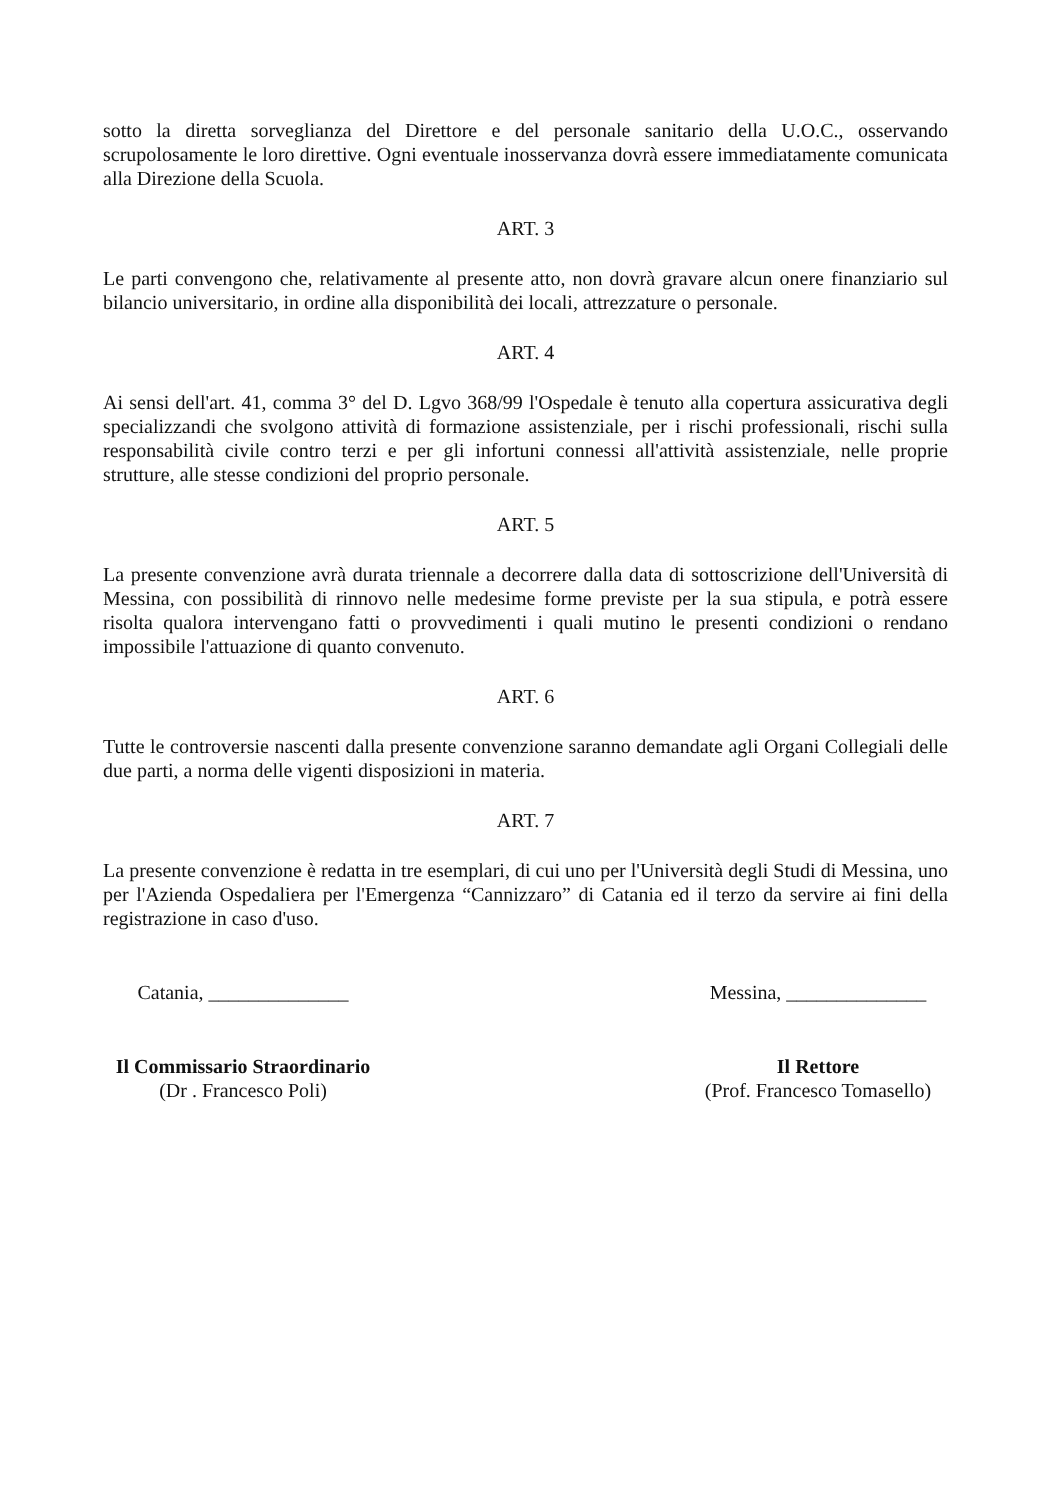sotto la diretta sorveglianza del Direttore e del personale sanitario della U.O.C., osservando scrupolosamente le loro direttive. Ogni eventuale inosservanza dovrà essere immediatamente comunicata alla Direzione della Scuola.
ART. 3
Le parti convengono che, relativamente al presente atto, non dovrà gravare alcun onere finanziario sul bilancio universitario, in ordine alla disponibilità dei locali, attrezzature o personale.
ART. 4
Ai sensi dell'art. 41, comma 3° del D. Lgvo 368/99 l'Ospedale è tenuto alla copertura assicurativa degli specializzandi che svolgono attività di formazione assistenziale, per i rischi professionali, rischi sulla responsabilità civile contro terzi e per gli infortuni connessi all'attività assistenziale, nelle proprie strutture, alle stesse condizioni del proprio personale.
ART. 5
La presente convenzione avrà durata triennale a decorrere dalla data di sottoscrizione dell'Università di Messina, con possibilità di rinnovo nelle medesime forme previste per la sua stipula, e potrà essere risolta qualora intervengano fatti o provvedimenti i quali mutino le presenti condizioni o rendano impossibile l'attuazione di quanto convenuto.
ART. 6
Tutte le controversie nascenti dalla presente convenzione saranno demandate agli Organi Collegiali delle due parti, a norma delle vigenti disposizioni in materia.
ART. 7
La presente convenzione è redatta in tre esemplari, di cui uno per l'Università degli Studi di Messina, uno per l'Azienda Ospedaliera per l'Emergenza “Cannizzaro” di Catania ed il terzo da servire ai fini della registrazione in caso d'uso.
Catania, ______________
Il Commissario Straordinario
(Dr . Francesco Poli)
Messina, ______________
Il Rettore
(Prof. Francesco Tomasello)